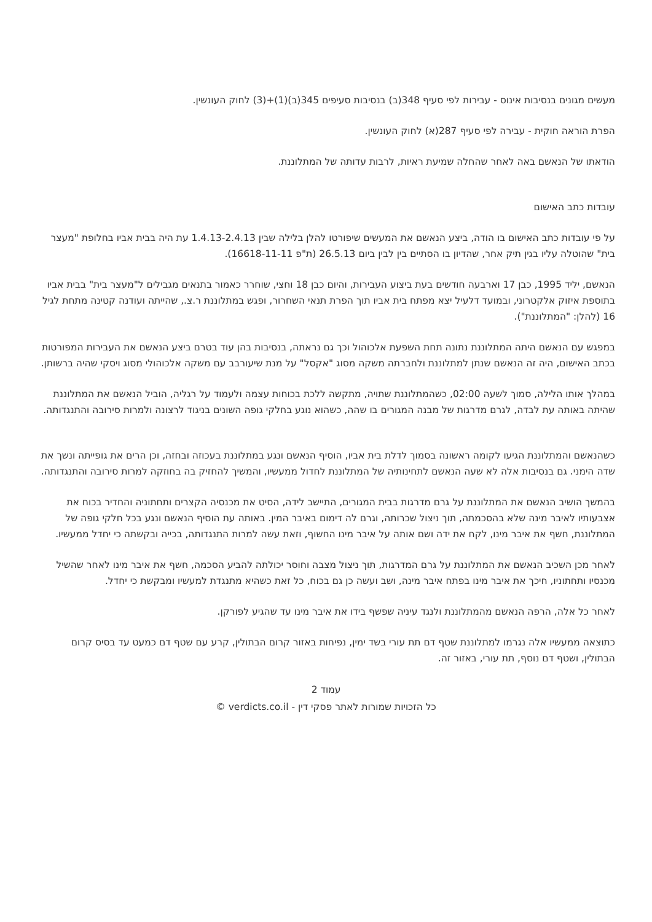מעשים מגונים בנסיבות אינוס - עבירות לפי סעיף 348(ב) בנסיבות סעיפים 345(ב)(1)+(3) לחוק העונשין.
הפרת הוראה חוקית - עבירה לפי סעיף 287(א) לחוק העונשין.
הודאתו של הנאשם באה לאחר שהחלה שמיעת ראיות, לרבות עדותה של המתלוננת.
עובדות כתב האישום
על פי עובדות כתב האישום בו הודה, ביצע הנאשם את המעשים שיפורטו להלן בלילה שבין 1.4.13-2.4.13 עת היה בבית אביו בחלופת "מעצר בית" שהוטלה עליו בגין תיק אחר, שהדיון בו הסתיים בין לבין ביום 26.5.13 (ת"פ 16618-11-11).
הנאשם, יליד 1995, כבן 17 וארבעה חודשים בעת ביצוע העבירות, והיום כבן 18 וחצי, שוחרר כאמור בתנאים מגבילים ל"מעצר בית" בבית אביו בתוספת איזוק אלקטרוני, ובמועד דלעיל יצא מפתח בית אביו תוך הפרת תנאי השחרור, ופגש במתלוננת ר.צ., שהייתה ועודנה קטינה מתחת לגיל 16 (להלן: "המתלוננת").
במפגש עם הנאשם היתה המתלוננת נתונה תחת השפעת אלכוהול וכך גם נראתה, בנסיבות בהן עוד בטרם ביצע הנאשם את העבירות המפורטות בכתב האישום, היה זה הנאשם שנתן למתלוננת ולחברתה משקה מסוג "אקסל" על מנת שיעורבב עם משקה אלכוהולי מסוג ויסקי שהיה ברשותן.
במהלך אותו הלילה, סמוך לשעה 02:00, כשהמתלוננת שתויה, מתקשה ללכת בכוחות עצמה ולעמוד על רגליה, הוביל הנאשם את המתלוננת שהיתה באותה עת לבדה, לגרם מדרגות של מבנה המגורים בו שהה, כשהוא נוגע בחלקי גופה השונים בניגוד לרצונה ולמרות סירובה והתנגדותה.
כשהנאשם והמתלוננת הגיעו לקומה ראשונה בסמוך לדלת בית אביו, הוסיף הנאשם ונגע במתלוננת בעכוזה ובחזה, וכן הרים את גופייתה ונשך את שדה הימני. גם בנסיבות אלה לא שעה הנאשם לתחינותיה של המתלוננת לחדול ממעשיו, והמשיך להחזיק בה בחוזקה למרות סירובה והתנגדותה.
בהמשך הושיב הנאשם את המתלוננת על גרם מדרגות בבית המגורים, התיישב לידה, הסיט את מכנסיה הקצרים ותחתוניה והחדיר בכוח את אצבעותיו לאיבר מינה שלא בהסכמתה, תוך ניצול שכרותה, וגרם לה דימום באיבר המין. באותה עת הוסיף הנאשם ונגע בכל חלקי גופה של המתלוננת, חשף את איבר מינו, לקח את ידה ושם אותה על איבר מינו החשוף, וזאת עשה למרות התנגדותה, בכייה ובקשתה כי יחדל ממעשיו.
לאחר מכן השכיב הנאשם את המתלוננת על גרם המדרגות, תוך ניצול מצבה וחוסר יכולתה להביע הסכמה, חשף את איבר מינו לאחר שהשיל מכנסיו ותחתוניו, חיכך את איבר מינו בפתח איבר מינה, ושב ועשה כן גם בכוח, כל זאת כשהיא מתנגדת למעשיו ומבקשת כי יחדל.
לאחר כל אלה, הרפה הנאשם מהמתלוננת ולנגד עיניה שפשף בידו את איבר מינו עד שהגיע לפורקן.
כתוצאה ממעשיו אלה נגרמו למתלוננת שטף דם תת עורי בשד ימין, נפיחות באזור קרום הבתולין, קרע עם שטף דם כמעט עד בסיס קרום הבתולין, ושטף דם נוסף, תת עורי, באזור זה.
עמוד 2
כל הזכויות שמורות לאתר פסקי דין - verdicts.co.il ©